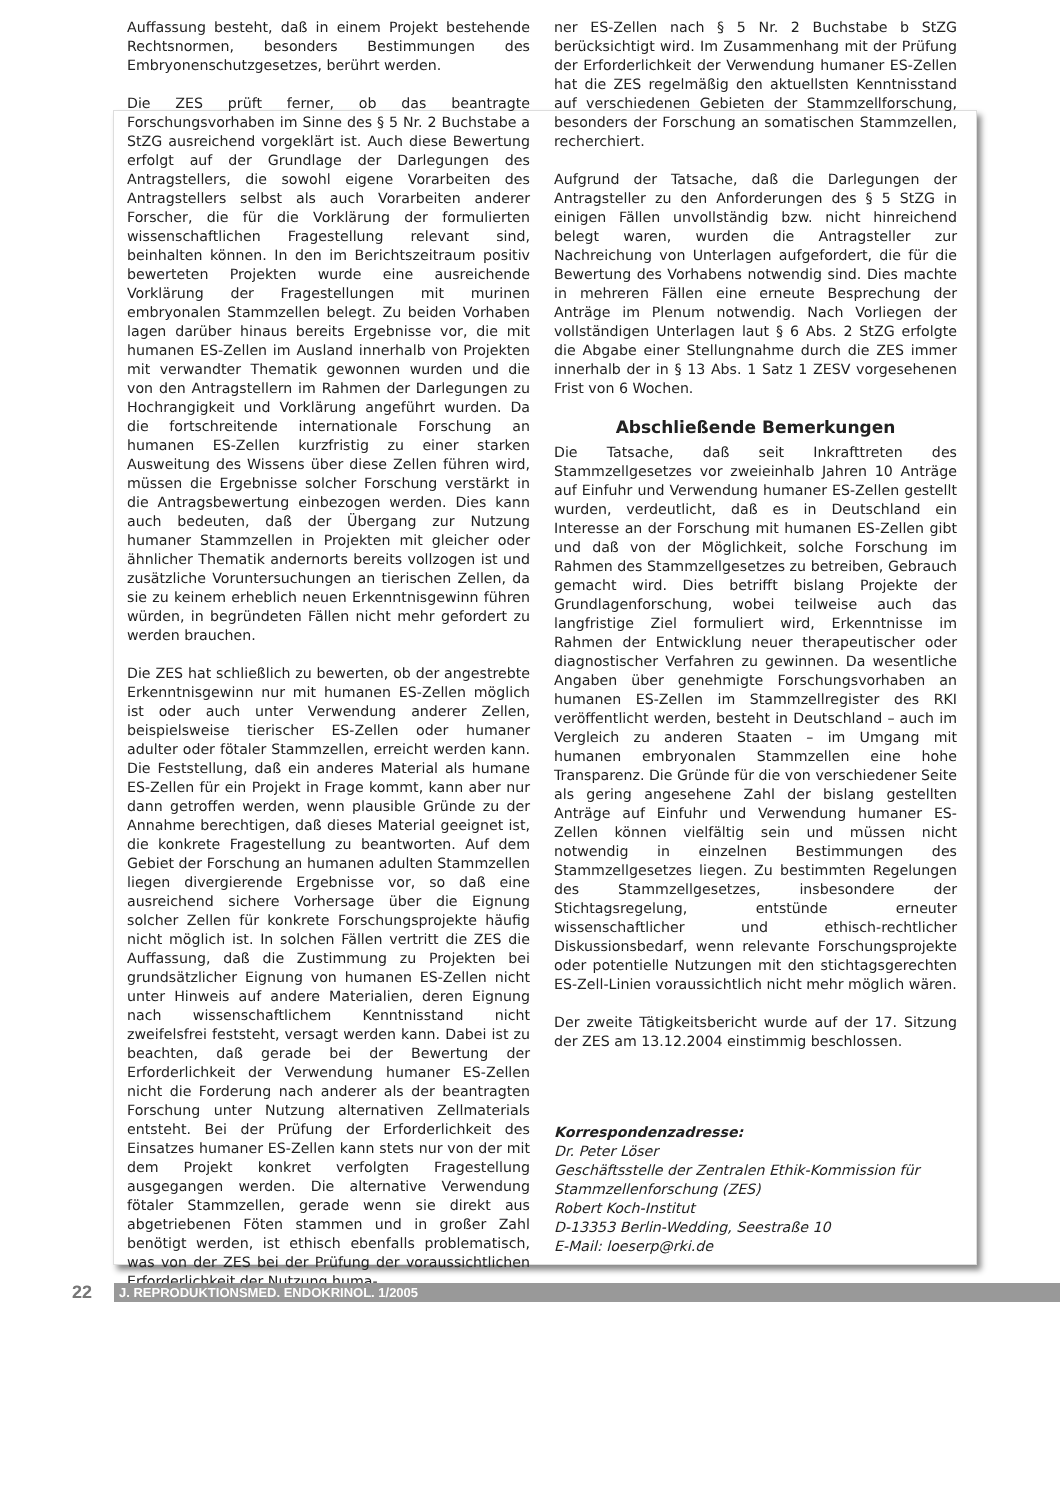Auffassung besteht, daß in einem Projekt bestehende Rechtsnormen, besonders Bestimmungen des Embryonenschutzgesetzes, berührt werden.
Die ZES prüft ferner, ob das beantragte Forschungsvorhaben im Sinne des § 5 Nr. 2 Buchstabe a StZG ausreichend vorgeklärt ist. Auch diese Bewertung erfolgt auf der Grundlage der Darlegungen des Antragstellers, die sowohl eigene Vorarbeiten des Antragstellers selbst als auch Vorarbeiten anderer Forscher, die für die Vorklärung der formulierten wissenschaftlichen Fragestellung relevant sind, beinhalten können. In den im Berichtszeitraum positiv bewerteten Projekten wurde eine ausreichende Vorklärung der Fragestellungen mit murinen embryonalen Stammzellen belegt. Zu beiden Vorhaben lagen darüber hinaus bereits Ergebnisse vor, die mit humanen ES-Zellen im Ausland innerhalb von Projekten mit verwandter Thematik gewonnen wurden und die von den Antragstellern im Rahmen der Darlegungen zu Hochrangigkeit und Vorklärung angeführt wurden. Da die fortschreitende internationale Forschung an humanen ES-Zellen kurzfristig zu einer starken Ausweitung des Wissens über diese Zellen führen wird, müssen die Ergebnisse solcher Forschung verstärkt in die Antragsbewertung einbezogen werden. Dies kann auch bedeuten, daß der Übergang zur Nutzung humaner Stammzellen in Projekten mit gleicher oder ähnlicher Thematik andernorts bereits vollzogen ist und zusätzliche Voruntersuchungen an tierischen Zellen, da sie zu keinem erheblich neuen Erkenntnisgewinn führen würden, in begründeten Fällen nicht mehr gefordert zu werden brauchen.
Die ZES hat schließlich zu bewerten, ob der angestrebte Erkenntnisgewinn nur mit humanen ES-Zellen möglich ist oder auch unter Verwendung anderer Zellen, beispielsweise tierischer ES-Zellen oder humaner adulter oder fötaler Stammzellen, erreicht werden kann. Die Feststellung, daß ein anderes Material als humane ES-Zellen für ein Projekt in Frage kommt, kann aber nur dann getroffen werden, wenn plausible Gründe zu der Annahme berechtigen, daß dieses Material geeignet ist, die konkrete Fragestellung zu beantworten. Auf dem Gebiet der Forschung an humanen adulten Stammzellen liegen divergierende Ergebnisse vor, so daß eine ausreichend sichere Vorhersage über die Eignung solcher Zellen für konkrete Forschungsprojekte häufig nicht möglich ist. In solchen Fällen vertritt die ZES die Auffassung, daß die Zustimmung zu Projekten bei grundsätzlicher Eignung von humanen ES-Zellen nicht unter Hinweis auf andere Materialien, deren Eignung nach wissenschaftlichem Kenntnisstand nicht zweifelsfrei feststeht, versagt werden kann. Dabei ist zu beachten, daß gerade bei der Bewertung der Erforderlichkeit der Verwendung humaner ES-Zellen nicht die Forderung nach anderer als der beantragten Forschung unter Nutzung alternativen Zellmaterials entsteht. Bei der Prüfung der Erforderlichkeit des Einsatzes humaner ES-Zellen kann stets nur von der mit dem Projekt konkret verfolgten Fragestellung ausgegangen werden. Die alternative Verwendung fötaler Stammzellen, gerade wenn sie direkt aus abgetriebenen Föten stammen und in großer Zahl benötigt werden, ist ethisch ebenfalls problematisch, was von der ZES bei der Prüfung der voraussichtlichen Erforderlichkeit der Nutzung huma-
ner ES-Zellen nach § 5 Nr. 2 Buchstabe b StZG berücksichtigt wird. Im Zusammenhang mit der Prüfung der Erforderlichkeit der Verwendung humaner ES-Zellen hat die ZES regelmäßig den aktuellsten Kenntnisstand auf verschiedenen Gebieten der Stammzellforschung, besonders der Forschung an somatischen Stammzellen, recherchiert.
Aufgrund der Tatsache, daß die Darlegungen der Antragsteller zu den Anforderungen des § 5 StZG in einigen Fällen unvollständig bzw. nicht hinreichend belegt waren, wurden die Antragsteller zur Nachreichung von Unterlagen aufgefordert, die für die Bewertung des Vorhabens notwendig sind. Dies machte in mehreren Fällen eine erneute Besprechung der Anträge im Plenum notwendig. Nach Vorliegen der vollständigen Unterlagen laut § 6 Abs. 2 StZG erfolgte die Abgabe einer Stellungnahme durch die ZES immer innerhalb der in § 13 Abs. 1 Satz 1 ZESV vorgesehenen Frist von 6 Wochen.
Abschließende Bemerkungen
Die Tatsache, daß seit Inkrafttreten des Stammzellgesetzes vor zweieinhalb Jahren 10 Anträge auf Einfuhr und Verwendung humaner ES-Zellen gestellt wurden, verdeutlicht, daß es in Deutschland ein Interesse an der Forschung mit humanen ES-Zellen gibt und daß von der Möglichkeit, solche Forschung im Rahmen des Stammzellgesetzes zu betreiben, Gebrauch gemacht wird. Dies betrifft bislang Projekte der Grundlagenforschung, wobei teilweise auch das langfristige Ziel formuliert wird, Erkenntnisse im Rahmen der Entwicklung neuer therapeutischer oder diagnostischer Verfahren zu gewinnen. Da wesentliche Angaben über genehmigte Forschungsvorhaben an humanen ES-Zellen im Stammzellregister des RKI veröffentlicht werden, besteht in Deutschland – auch im Vergleich zu anderen Staaten – im Umgang mit humanen embryonalen Stammzellen eine hohe Transparenz. Die Gründe für die von verschiedener Seite als gering angesehene Zahl der bislang gestellten Anträge auf Einfuhr und Verwendung humaner ES-Zellen können vielfältig sein und müssen nicht notwendig in einzelnen Bestimmungen des Stammzellgesetzes liegen. Zu bestimmten Regelungen des Stammzellgesetzes, insbesondere der Stichtagsregelung, entstünde erneuter wissenschaftlicher und ethisch-rechtlicher Diskussionsbedarf, wenn relevante Forschungsprojekte oder potentielle Nutzungen mit den stichtagsgerechten ES-Zell-Linien voraussichtlich nicht mehr möglich wären.
Der zweite Tätigkeitsbericht wurde auf der 17. Sitzung der ZES am 13.12.2004 einstimmig beschlossen.
Korrespondenzadresse:
Dr. Peter Löser
Geschäftsstelle der Zentralen Ethik-Kommission für Stammzellenforschung (ZES)
Robert Koch-Institut
D-13353 Berlin-Wedding, Seestraße 10
E-Mail: loeserp@rki.de
22 J. REPRODUKTIONSMED. ENDOKRINOL. 1/2005